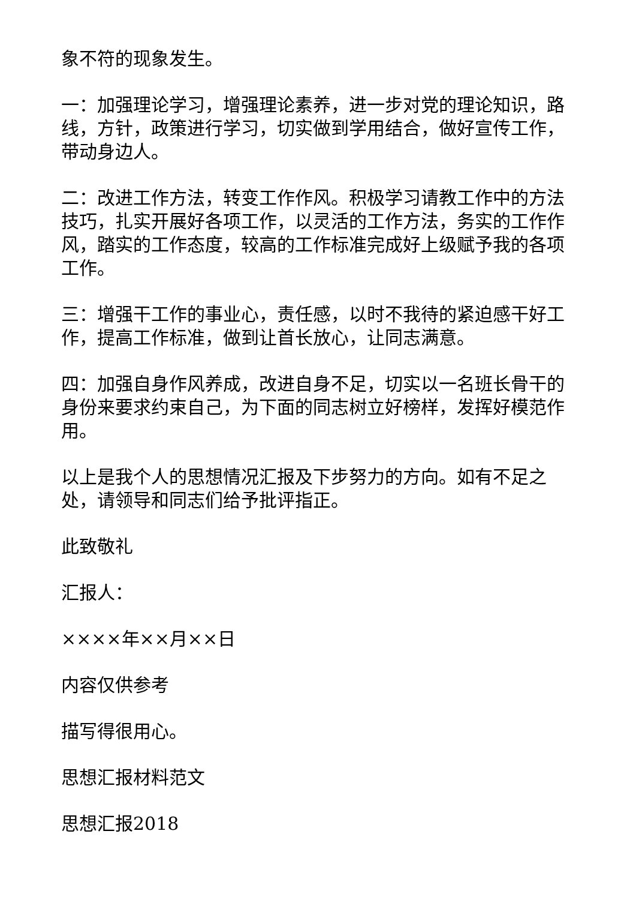象不符的现象发生。
一：加强理论学习，增强理论素养，进一步对党的理论知识，路线，方针，政策进行学习，切实做到学用结合，做好宣传工作，带动身边人。
二：改进工作方法，转变工作作风。积极学习请教工作中的方法技巧，扎实开展好各项工作，以灵活的工作方法，务实的工作作风，踏实的工作态度，较高的工作标准完成好上级赋予我的各项工作。
三：增强干工作的事业心，责任感，以时不我待的紧迫感干好工作，提高工作标准，做到让首长放心，让同志满意。
四：加强自身作风养成，改进自身不足，切实以一名班长骨干的身份来要求约束自己，为下面的同志树立好榜样，发挥好模范作用。
以上是我个人的思想情况汇报及下步努力的方向。如有不足之处，请领导和同志们给予批评指正。
此致敬礼
汇报人：
××××年××月××日
内容仅供参考
描写得很用心。
思想汇报材料范文
思想汇报2018